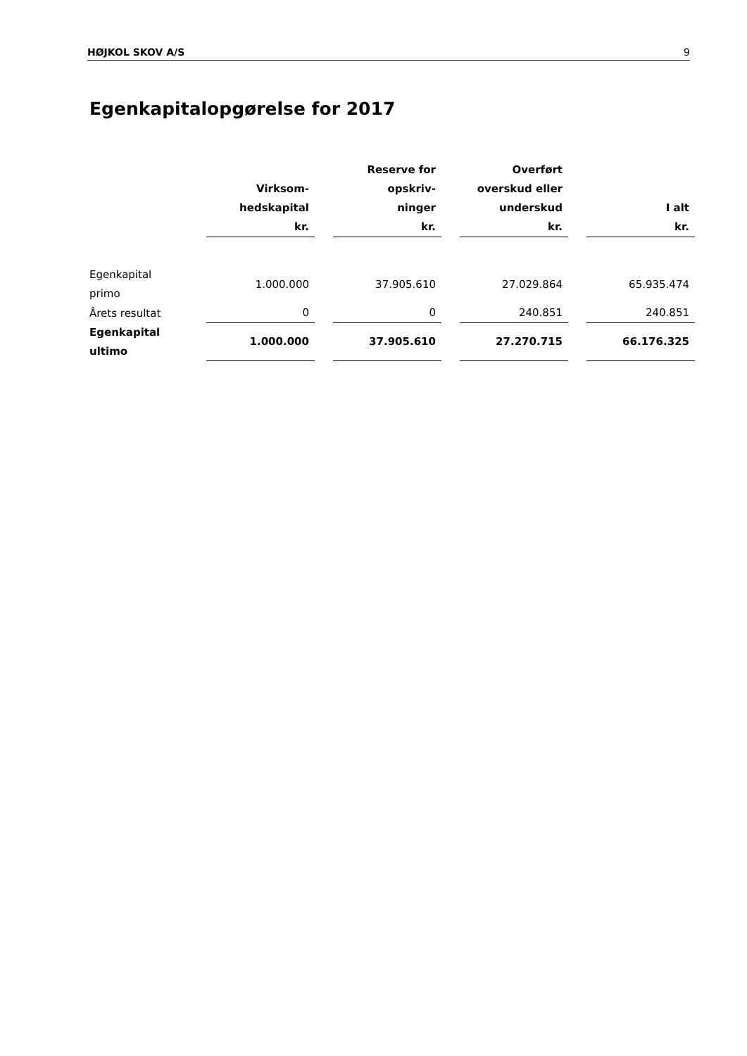HØJKOL SKOV A/S 9
Egenkapitalopgørelse for 2017
| | Virksom- hedskapital kr. | | Reserve for opskriv- ninger kr. | | Overført overskud eller underskud kr. | | I alt kr. |
| Egenkapital primo | 1.000.000 | | 37.905.610 | | 27.029.864 | | 65.935.474 |
| Årets resultat | 0 | | 0 | | 240.851 | | 240.851 |
| Egenkapital ultimo | 1.000.000 | | 37.905.610 | | 27.270.715 | | 66.176.325 |